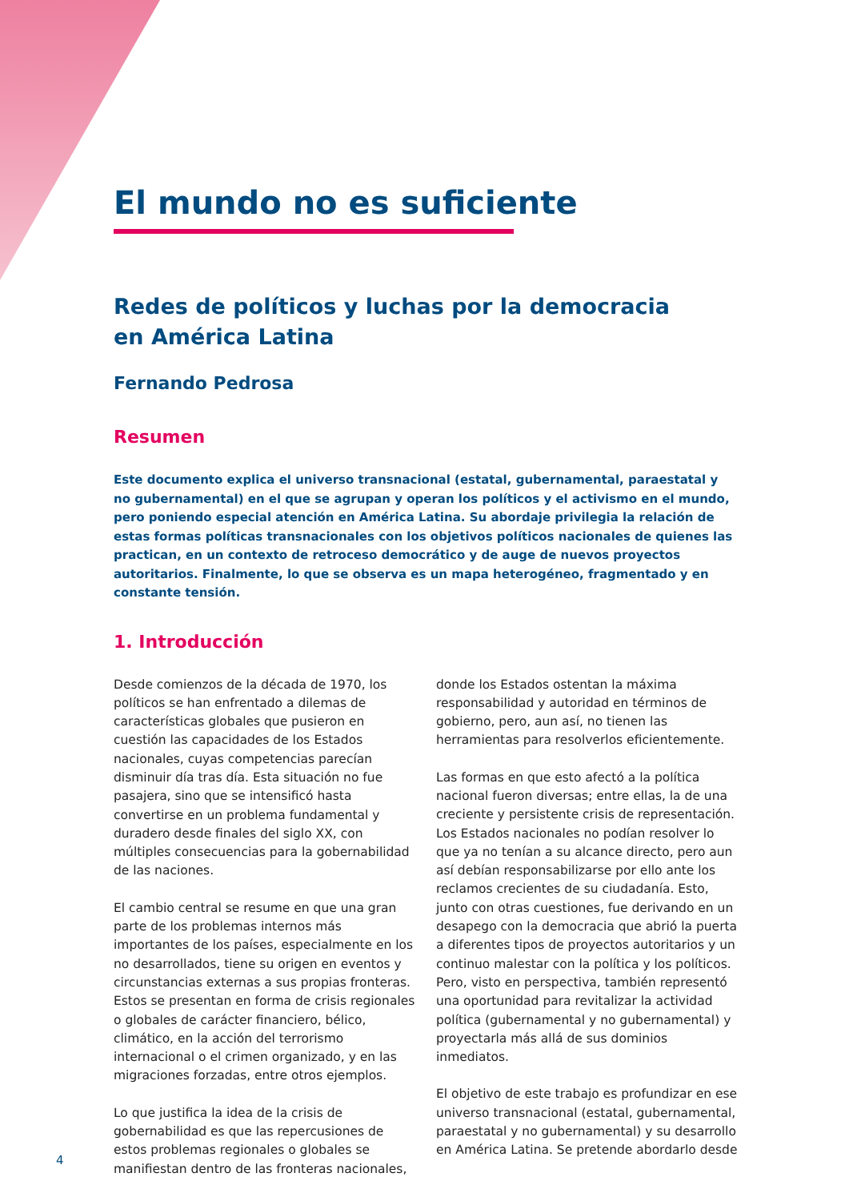El mundo no es suficiente
Redes de políticos y luchas por la democracia
en América Latina
Fernando Pedrosa
Resumen
Este documento explica el universo transnacional (estatal, gubernamental, paraestatal y no gubernamental) en el que se agrupan y operan los políticos y el activismo en el mundo, pero poniendo especial atención en América Latina. Su abordaje privilegia la relación de estas formas políticas transnacionales con los objetivos políticos nacionales de quienes las practican, en un contexto de retroceso democrático y de auge de nuevos proyectos autoritarios. Finalmente, lo que se observa es un mapa heterogéneo, fragmentado y en constante tensión.
1. Introducción
Desde comienzos de la década de 1970, los políticos se han enfrentado a dilemas de características globales que pusieron en cuestión las capacidades de los Estados nacionales, cuyas competencias parecían disminuir día tras día. Esta situación no fue pasajera, sino que se intensificó hasta convertirse en un problema fundamental y duradero desde finales del siglo XX, con múltiples consecuencias para la gobernabilidad de las naciones.
El cambio central se resume en que una gran parte de los problemas internos más importantes de los países, especialmente en los no desarrollados, tiene su origen en eventos y circunstancias externas a sus propias fronteras. Estos se presentan en forma de crisis regionales o globales de carácter financiero, bélico, climático, en la acción del terrorismo internacional o el crimen organizado, y en las migraciones forzadas, entre otros ejemplos.
Lo que justifica la idea de la crisis de gobernabilidad es que las repercusiones de estos problemas regionales o globales se manifiestan dentro de las fronteras nacionales, donde los Estados ostentan la máxima responsabilidad y autoridad en términos de gobierno, pero, aun así, no tienen las herramientas para resolverlos eficientemente.
Las formas en que esto afectó a la política nacional fueron diversas; entre ellas, la de una creciente y persistente crisis de representación. Los Estados nacionales no podían resolver lo que ya no tenían a su alcance directo, pero aun así debían responsabilizarse por ello ante los reclamos crecientes de su ciudadanía. Esto, junto con otras cuestiones, fue derivando en un desapego con la democracia que abrió la puerta a diferentes tipos de proyectos autoritarios y un continuo malestar con la política y los políticos. Pero, visto en perspectiva, también representó una oportunidad para revitalizar la actividad política (gubernamental y no gubernamental) y proyectarla más allá de sus dominios inmediatos.
El objetivo de este trabajo es profundizar en ese universo transnacional (estatal, gubernamental, paraestatal y no gubernamental) y su desarrollo en América Latina. Se pretende abordarlo desde
4